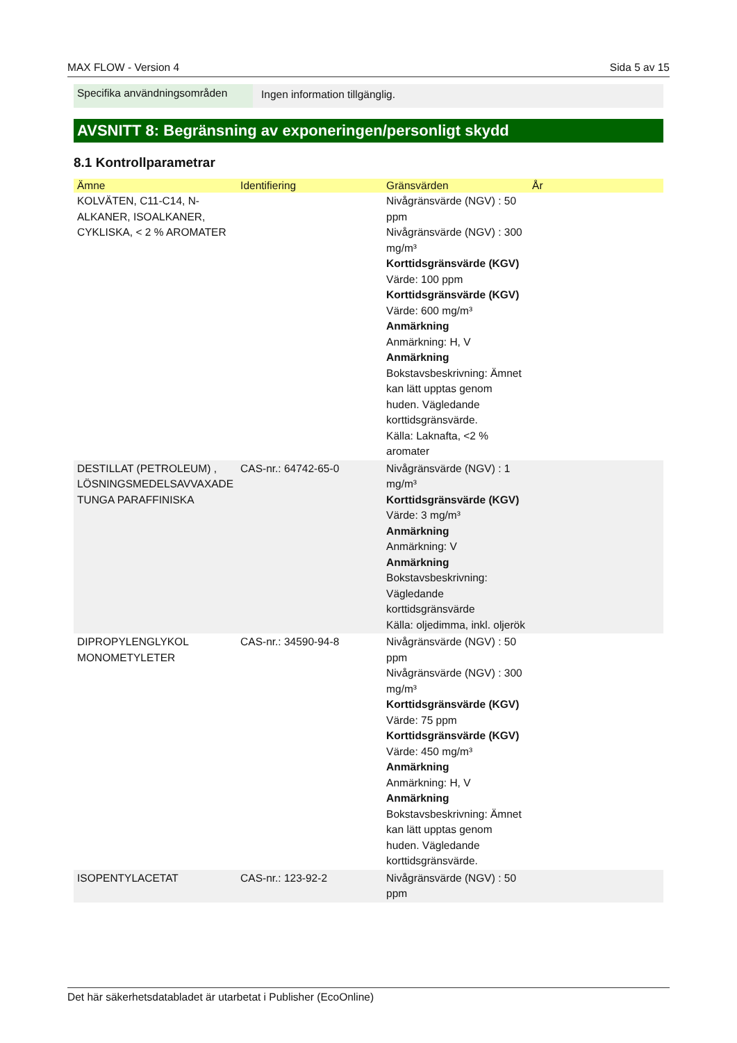MAX FLOW - Version 4 Sida 5 av 15
Specifika användningsområden
Ingen information tillgänglig.
AVSNITT 8: Begränsning av exponeringen/personligt skydd
8.1 Kontrollparametrar
| Ämne | Identifiering | Gränsvärden | År |
| --- | --- | --- | --- |
| KOLVÄTEN, C11-C14, N-ALKANER, ISOALKANER, CYKLISKA, < 2 % AROMATER | | Nivågränsvärde (NGV) : 50 ppm Nivågränsvärde (NGV) : 300 mg/m³ Korttidsgränsvärde (KGV) Värde: 100 ppm Korttidsgränsvärde (KGV) Värde: 600 mg/m³ Anmärkning Anmärkning: H, V Anmärkning Bokstavsbeskrivning: Ämnet kan lätt upptas genom huden. Vägledande korttidsgränsvärde. Källa: Laknafta, <2 % aromater | |
| DESTILLAT (PETROLEUM) , LÖSNINGSMEDELSAVVAXADE TUNGA PARAFFINISKA | CAS-nr.: 64742-65-0 | Nivågränsvärde (NGV) : 1 mg/m³ Korttidsgränsvärde (KGV) Värde: 3 mg/m³ Anmärkning Anmärkning: V Anmärkning Bokstavsbeskrivning: Vägledande korttidsgränsvärde Källa: oljedimma, inkl. oljerök | |
| DIPROPYLENGLYKOL MONOMETYLETER | CAS-nr.: 34590-94-8 | Nivågränsvärde (NGV) : 50 ppm Nivågränsvärde (NGV) : 300 mg/m³ Korttidsgränsvärde (KGV) Värde: 75 ppm Korttidsgränsvärde (KGV) Värde: 450 mg/m³ Anmärkning Anmärkning: H, V Anmärkning Bokstavsbeskrivning: Ämnet kan lätt upptas genom huden. Vägledande korttidsgränsvärde. | |
| ISOPENTYLACETAT | CAS-nr.: 123-92-2 | Nivågränsvärde (NGV) : 50 ppm | |
Det här säkerhetsdatabladet är utarbetat i Publisher (EcoOnline)